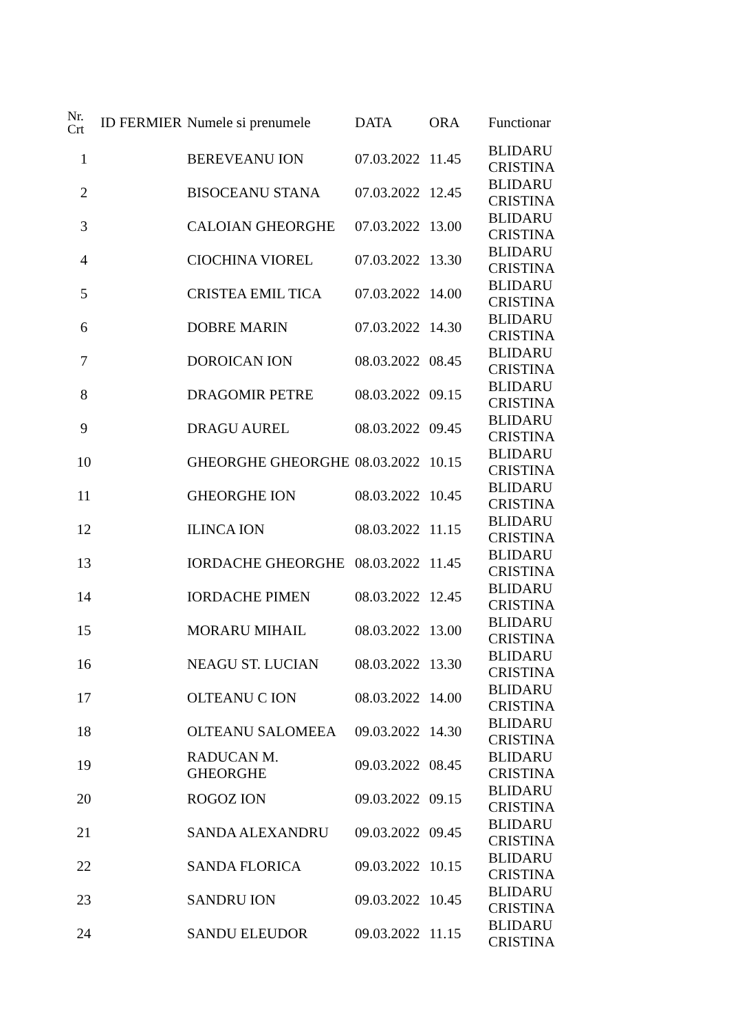| Nr. Crt | ID FERMIER | Numele si prenumele | DATA | ORA | Functionar |
| --- | --- | --- | --- | --- | --- |
| 1 | | BEREVEANU ION | 07.03.2022 | 11.45 | BLIDARU CRISTINA |
| 2 | | BISOCEANU STANA | 07.03.2022 | 12.45 | BLIDARU CRISTINA |
| 3 | | CALOIAN GHEORGHE | 07.03.2022 | 13.00 | BLIDARU CRISTINA |
| 4 | | CIOCHINA VIOREL | 07.03.2022 | 13.30 | BLIDARU CRISTINA |
| 5 | | CRISTEA EMIL TICA | 07.03.2022 | 14.00 | BLIDARU CRISTINA |
| 6 | | DOBRE MARIN | 07.03.2022 | 14.30 | BLIDARU CRISTINA |
| 7 | | DOROICAN ION | 08.03.2022 | 08.45 | BLIDARU CRISTINA |
| 8 | | DRAGOMIR PETRE | 08.03.2022 | 09.15 | BLIDARU CRISTINA |
| 9 | | DRAGU AUREL | 08.03.2022 | 09.45 | BLIDARU CRISTINA |
| 10 | | GHEORGHE GHEORGHE | 08.03.2022 | 10.15 | BLIDARU CRISTINA |
| 11 | | GHEORGHE ION | 08.03.2022 | 10.45 | BLIDARU CRISTINA |
| 12 | | ILINCA ION | 08.03.2022 | 11.15 | BLIDARU CRISTINA |
| 13 | | IORDACHE GHEORGHE | 08.03.2022 | 11.45 | BLIDARU CRISTINA |
| 14 | | IORDACHE PIMEN | 08.03.2022 | 12.45 | BLIDARU CRISTINA |
| 15 | | MORARU MIHAIL | 08.03.2022 | 13.00 | BLIDARU CRISTINA |
| 16 | | NEAGU ST. LUCIAN | 08.03.2022 | 13.30 | BLIDARU CRISTINA |
| 17 | | OLTEANU C ION | 08.03.2022 | 14.00 | BLIDARU CRISTINA |
| 18 | | OLTEANU SALOMEEA | 09.03.2022 | 14.30 | BLIDARU CRISTINA |
| 19 | | RADUCAN M. GHEORGHE | 09.03.2022 | 08.45 | BLIDARU CRISTINA |
| 20 | | ROGOZ ION | 09.03.2022 | 09.15 | BLIDARU CRISTINA |
| 21 | | SANDA ALEXANDRU | 09.03.2022 | 09.45 | BLIDARU CRISTINA |
| 22 | | SANDA FLORICA | 09.03.2022 | 10.15 | BLIDARU CRISTINA |
| 23 | | SANDRU ION | 09.03.2022 | 10.45 | BLIDARU CRISTINA |
| 24 | | SANDU ELEUDOR | 09.03.2022 | 11.15 | BLIDARU CRISTINA |